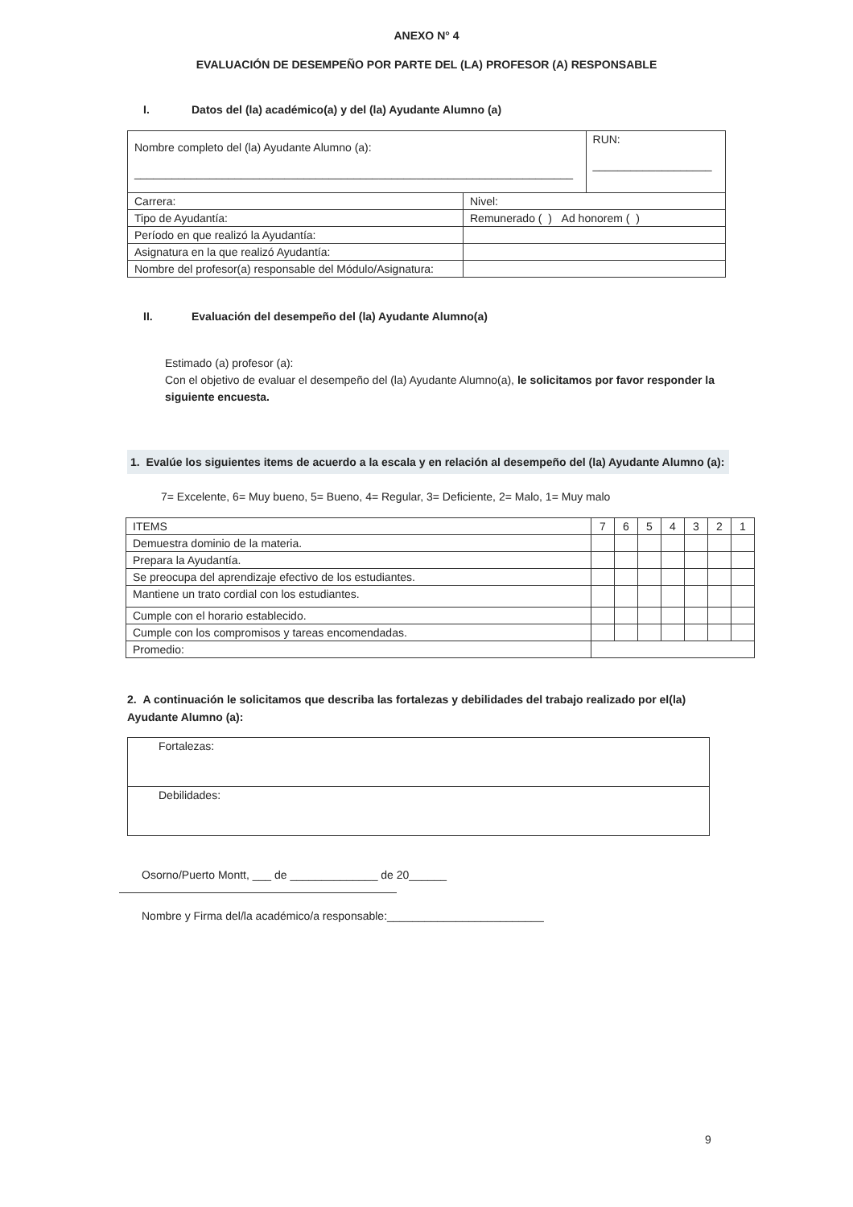ANEXO N° 4
EVALUACIÓN DE DESEMPEÑO POR PARTE DEL (LA) PROFESOR (A) RESPONSABLE
I. Datos del (la) académico(a) y del (la) Ayudante Alumno (a)
| Nombre completo del (la) Ayudante Alumno (a): ______________________________________________________________________ | | RUN: ___________________ |
| Carrera: | Nivel: | |
| Tipo de Ayudantía: | Remunerado ( ) Ad honorem ( ) | |
| Período en que realizó la Ayudantía: | | |
| Asignatura en la que realizó Ayudantía: | | |
| Nombre del profesor(a) responsable del Módulo/Asignatura: | | |
II. Evaluación del desempeño del (la) Ayudante Alumno(a)
Estimado (a) profesor (a):
Con el objetivo de evaluar el desempeño del (la) Ayudante Alumno(a), le solicitamos por favor responder la siguiente encuesta.
1. Evalúe los siguientes items de acuerdo a la escala y en relación al desempeño del (la) Ayudante Alumno (a):
7= Excelente, 6= Muy bueno, 5= Bueno, 4= Regular, 3= Deficiente, 2= Malo, 1= Muy malo
| ITEMS | 7 | 6 | 5 | 4 | 3 | 2 | 1 |
| --- | --- | --- | --- | --- | --- | --- | --- |
| Demuestra dominio de la materia. | | | | | | | |
| Prepara la Ayudantía. | | | | | | | |
| Se preocupa del aprendizaje efectivo de los estudiantes. | | | | | | | |
| Mantiene un trato cordial con los estudiantes. | | | | | | | |
| Cumple con el horario establecido. | | | | | | | |
| Cumple con los compromisos y tareas encomendadas. | | | | | | | |
| Promedio: | | | | | | | |
2. A continuación le solicitamos que describa las fortalezas y debilidades del trabajo realizado por el(la) Ayudante Alumno (a):
| Fortalezas: |
| Debilidades: |
Osorno/Puerto Montt, ___ de ______________ de 20______
Nombre y Firma del/la académico/a responsable:_________________________
9